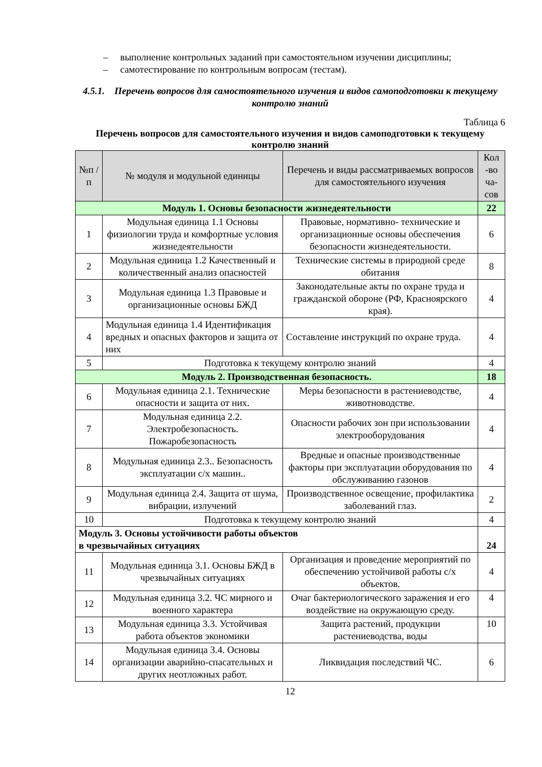– выполнение контрольных заданий при самостоятельном изучении дисциплины;
– самотестирование по контрольным вопросам (тестам).
4.5.1. Перечень вопросов для самостоятельного изучения и видов самоподготовки к текущему контролю знаний
Таблица 6
Перечень вопросов для самостоятельного изучения и видов самоподготовки к текущему контролю знаний
| №п /п | № модуля и модульной единицы | Перечень и виды рассматриваемых вопросов для самостоятельного изучения | Кол -во ча-сов |
| --- | --- | --- | --- |
| Модуль 1. Основы безопасности жизнедеятельности | | | 22 |
| 1 | Модульная единица 1.1 Основы физиологии труда и комфортные условия жизнедеятельности | Правовые, нормативно- технические и организационные основы обеспечения безопасности жизнедеятельности. | 6 |
| 2 | Модульная единица 1.2 Качественный и количественный анализ опасностей | Технические системы в природной среде обитания | 8 |
| 3 | Модульная единица 1.3 Правовые и организационные основы БЖД | Законодательные акты по охране труда и гражданской обороне (РФ, Красноярского края). | 4 |
| 4 | Модульная единица 1.4 Идентификация вредных и опасных факторов и защита от них | Составление инструкций по охране труда. | 4 |
| 5 | Подготовка к текущему контролю знаний | | 4 |
| Модуль 2. Производственная безопасность. | | | 18 |
| 6 | Модульная единица 2.1. Технические опасности и защита от них. | Меры безопасности в растениеводстве, животноводстве. | 4 |
| 7 | Модульная единица 2.2. Электробезопасность. Пожаробезопасность | Опасности рабочих зон при использовании электрооборудования | 4 |
| 8 | Модульная единица 2.3.. Безопасность эксплуатации с/х машин.. | Вредные и опасные производственные факторы при эксплуатации оборудования по обслуживанию газонов | 4 |
| 9 | Модульная единица 2.4. Защита от шума, вибрации, излучений | Производственное освещение, профилактика заболеваний глаз. | 2 |
| 10 | Подготовка к текущему контролю знаний | | 4 |
| Модуль 3. Основы устойчивости работы объектов в чрезвычайных ситуациях | | | 24 |
| 11 | Модульная единица 3.1. Основы БЖД в чрезвычайных ситуациях | Организация и проведение мероприятий по обеспечению устойчивой работы с/х объектов. | 4 |
| 12 | Модульная единица 3.2. ЧС мирного и военного характера | Очаг бактериологического заражения и его воздействие на окружающую среду. | 4 |
| 13 | Модульная единица 3.3. Устойчивая работа объектов экономики | Защита растений, продукции растениеводства, воды | 10 |
| 14 | Модульная единица 3.4. Основы организации аварийно-спасательных и других неотложных работ. | Ликвидация последствий ЧС. | 6 |
12